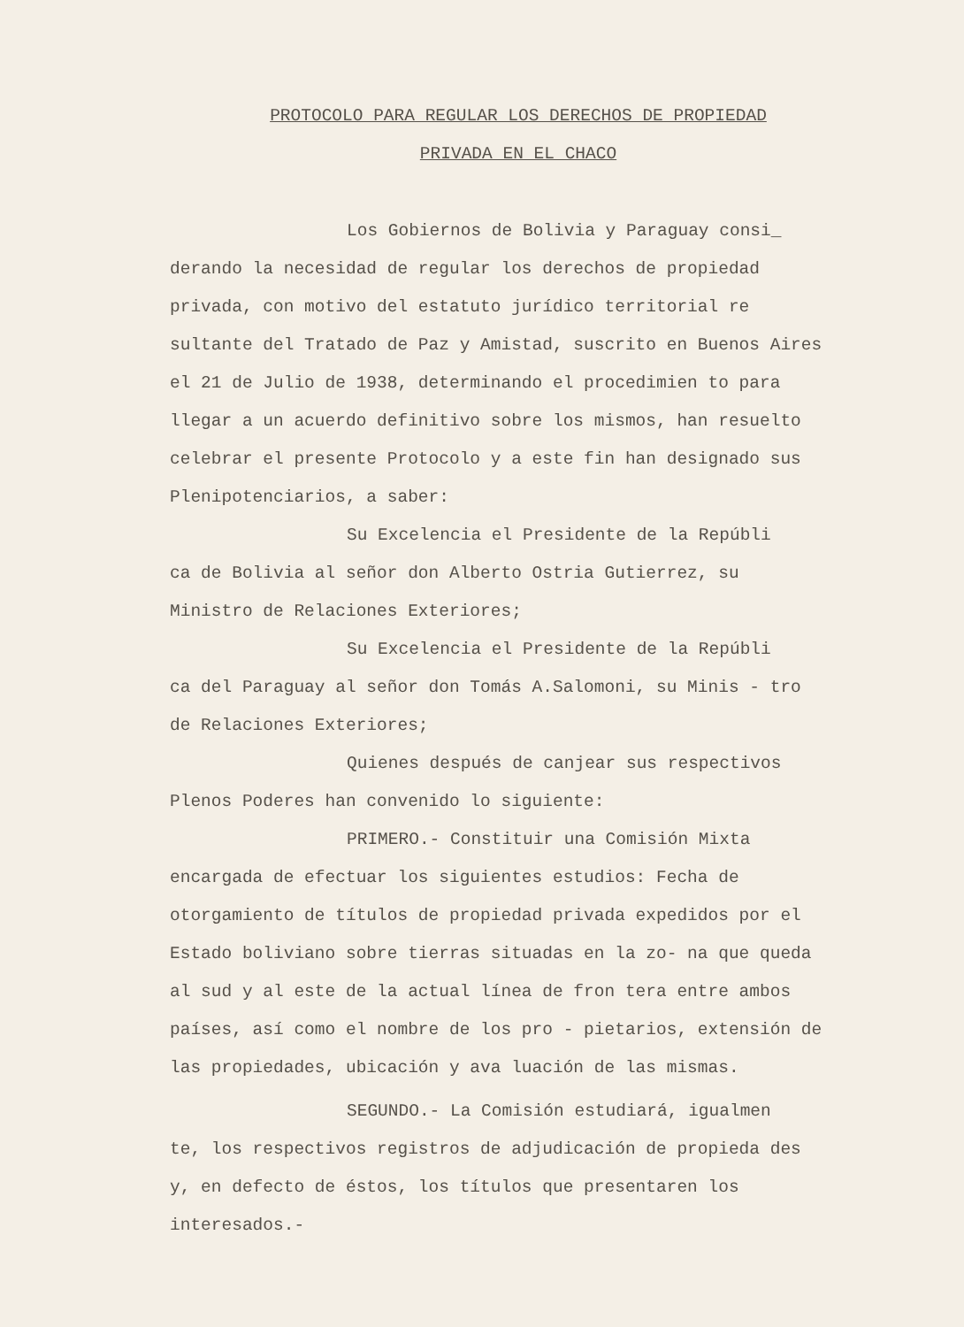PROTOCOLO PARA REGULAR LOS DERECHOS DE PROPIEDAD
PRIVADA EN EL CHACO
Los Gobiernos de Bolivia y Paraguay consi_
derando la necesidad de regular los derechos de propiedad privada, con motivo del estatuto jurídico territorial re sultante del Tratado de Paz y Amistad, suscrito en Buenos Aires el 21 de Julio de 1938, determinando el procedimien to para llegar a un acuerdo definitivo sobre los mismos, han resuelto celebrar el presente Protocolo y a este fin han designado sus Plenipotenciarios, a saber:
Su Excelencia el Presidente de la Repúbli
ca de Bolivia al señor don Alberto Ostria Gutierrez, su Ministro de Relaciones Exteriores;
Su Excelencia el Presidente de la Repúbli
ca del Paraguay al señor don Tomás A.Salomoni, su Minis - tro de Relaciones Exteriores;
Quienes después de canjear sus respectivos
Plenos Poderes han convenido lo siguiente:
PRIMERO.- Constituir una Comisión Mixta
encargada de efectuar los siguientes estudios: Fecha de otorgamiento de títulos de propiedad privada expedidos por el Estado boliviano sobre tierras situadas en la zo- na que queda al sud y al este de la actual línea de fron tera entre ambos países, así como el nombre de los pro - pietarios, extensión de las propiedades, ubicación y ava luación de las mismas.
SEGUNDO.- La Comisión estudiará, igualmen
te, los respectivos registros de adjudicación de propieda des y, en defecto de éstos, los títulos que presentaren los interesados.-